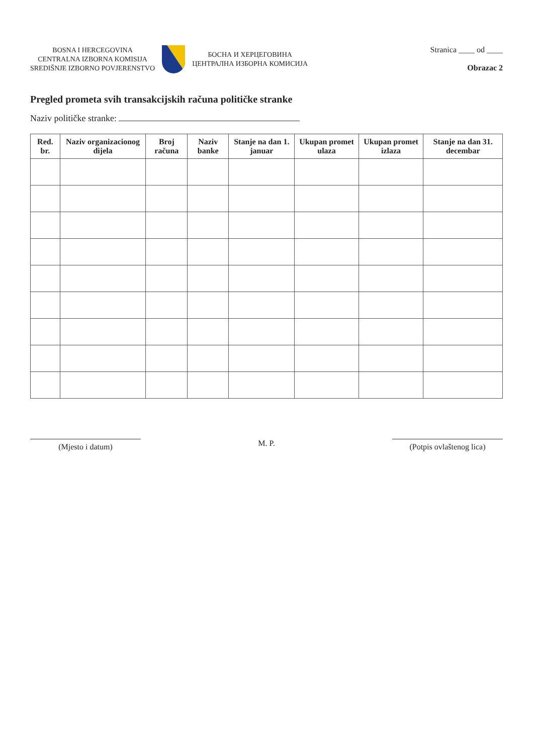BOSNA I HERCEGOVINA
CENTRALNA IZBORNA KOMISIJA
SREDIŠNJE IZBORNO POVJERENSTVO
БОСНА И ХЕРЦЕГОВИНА
ЦЕНТРАЛНА ИЗБОРНА КОМИСИЈА
Stranica ____ od ____
Obrazac 2
Pregled prometa svih transakcijskih računa političke stranke
Naziv političke stranke:
| Red. br. | Naziv organizacionog dijela | Broj računa | Naziv banke | Stanje na dan 1. januar | Ukupan promet ulaza | Ukupan promet izlaza | Stanje na dan 31. decembar |
| --- | --- | --- | --- | --- | --- | --- | --- |
(Mjesto i datum)
M. P.
(Potpis ovlaštenog lica)